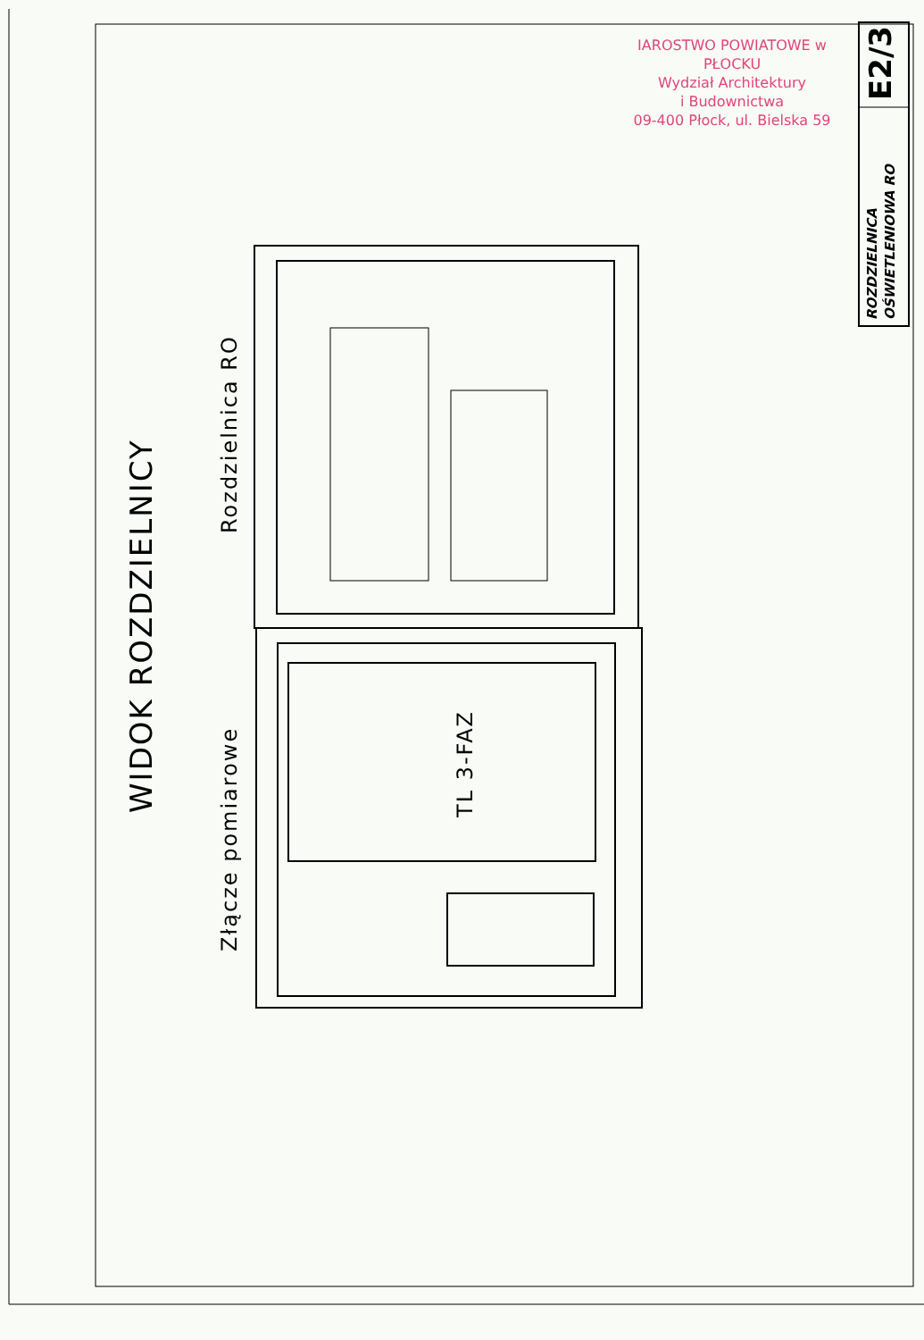IAROSTWO POWIATOWE w PŁOCKU
Wydział Architektury
i Budownictwa
09-400 Płock, ul. Bielska 59
E2/3
ROZDZIELNICA
OŚWIETLENIOWA RO
WIDOK ROZDZIELNICY
Rozdzielnica RO
Złącze pomiarowe
TL 3-FAZ